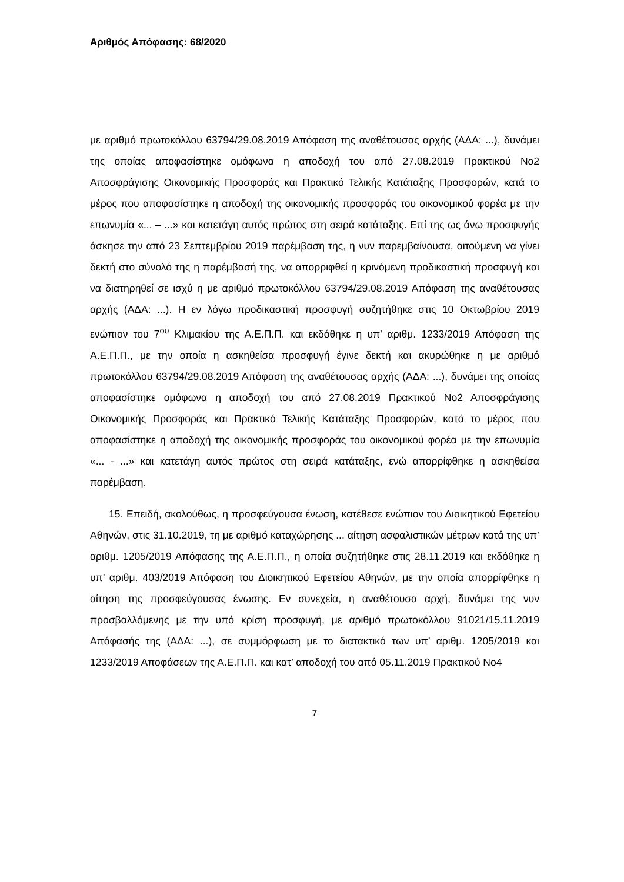Αριθμός Απόφασης: 68/2020
με αριθμό πρωτοκόλλου 63794/29.08.2019 Απόφαση της αναθέτουσας αρχής (ΑΔΑ: ...), δυνάμει της οποίας αποφασίστηκε ομόφωνα η αποδοχή του από 27.08.2019 Πρακτικού Νο2 Αποσφράγισης Οικονομικής Προσφοράς και Πρακτικό Τελικής Κατάταξης Προσφορών, κατά το μέρος που αποφασίστηκε η αποδοχή της οικονομικής προσφοράς του οικονομικού φορέα με την επωνυμία «... – ...» και κατετάγη αυτός πρώτος στη σειρά κατάταξης. Επί της ως άνω προσφυγής άσκησε την από 23 Σεπτεμβρίου 2019 παρέμβαση της, η νυν παρεμβαίνουσα, αιτούμενη να γίνει δεκτή στο σύνολό της η παρέμβασή της, να απορριφθεί η κρινόμενη προδικαστική προσφυγή και να διατηρηθεί σε ισχύ η με αριθμό πρωτοκόλλου 63794/29.08.2019 Απόφαση της αναθέτουσας αρχής (ΑΔΑ: ...). Η εν λόγω προδικαστική προσφυγή συζητήθηκε στις 10 Οκτωβρίου 2019 ενώπιον του 7<sup>ου</sup> Κλιμακίου της Α.Ε.Π.Π. και εκδόθηκε η υπ’ αριθμ. 1233/2019 Απόφαση της Α.Ε.Π.Π., με την οποία η ασκηθείσα προσφυγή έγινε δεκτή και ακυρώθηκε η με αριθμό πρωτοκόλλου 63794/29.08.2019 Απόφαση της αναθέτουσας αρχής (ΑΔΑ: ...), δυνάμει της οποίας αποφασίστηκε ομόφωνα η αποδοχή του από 27.08.2019 Πρακτικού Νο2 Αποσφράγισης Οικονομικής Προσφοράς και Πρακτικό Τελικής Κατάταξης Προσφορών, κατά το μέρος που αποφασίστηκε η αποδοχή της οικονομικής προσφοράς του οικονομικού φορέα με την επωνυμία «... - ...» και κατετάγη αυτός πρώτος στη σειρά κατάταξης, ενώ απορρίφθηκε η ασκηθείσα παρέμβαση.
15. Επειδή, ακολούθως, η προσφεύγουσα ένωση, κατέθεσε ενώπιον του Διοικητικού Εφετείου Αθηνών, στις 31.10.2019, τη με αριθμό καταχώρησης ... αίτηση ασφαλιστικών μέτρων κατά της υπ’ αριθμ. 1205/2019 Απόφασης της Α.Ε.Π.Π., η οποία συζητήθηκε στις 28.11.2019 και εκδόθηκε η υπ’ αριθμ. 403/2019 Απόφαση του Διοικητικού Εφετείου Αθηνών, με την οποία απορρίφθηκε η αίτηση της προσφεύγουσας ένωσης. Εν συνεχεία, η αναθέτουσα αρχή, δυνάμει της νυν προσβαλλόμενης με την υπό κρίση προσφυγή, με αριθμό πρωτοκόλλου 91021/15.11.2019 Απόφασής της (ΑΔΑ: ...), σε συμμόρφωση με το διατακτικό των υπ’ αριθμ. 1205/2019 και 1233/2019 Αποφάσεων της Α.Ε.Π.Π. και κατ’ αποδοχή του από 05.11.2019 Πρακτικού Νο4
7